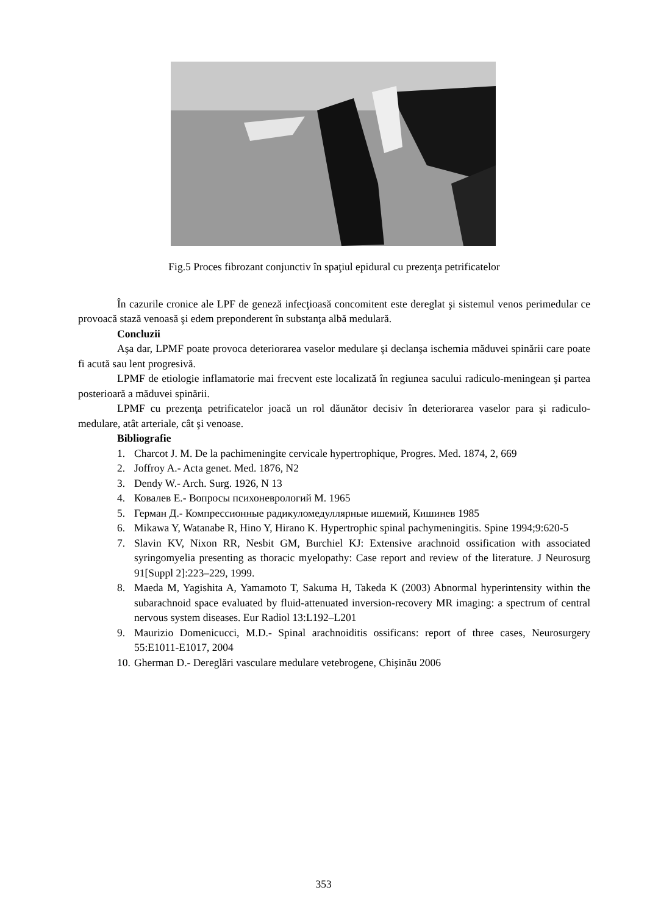Fig.5 Proces fibrozant conjunctiv în spaţiul epidural cu prezenţa petrificatelor
În cazurile cronice ale LPF de geneză infecţioasă concomitent este dereglat şi sistemul venos perimedular ce provoacă stază venoasă şi edem preponderent în substanţa albă medulară.
Concluzii
Aşa dar, LPMF poate provoca deteriorarea vaselor medulare şi declanşa ischemia măduvei spinării care poate fi acută sau lent progresivă.
LPMF de etiologie inflamatorie mai frecvent este localizată în regiunea sacului radiculo-meningean şi partea posterioară a măduvei spinării.
LPMF cu prezenţa petrificatelor joacă un rol dăunător decisiv în deteriorarea vaselor para şi radiculo-medulare, atât arteriale, cât şi venoase.
Bibliografie
1. Charcot J. M. De la pachimeningite cervicale hypertrophique, Progres. Med. 1874, 2, 669
2. Joffroy A.- Acta genet. Med. 1876, N2
3. Dendy W.- Arch. Surg. 1926, N 13
4. Ковалев Е.- Вопросы психоневрологий М. 1965
5. Герман Д.- Компрессионные радикуломедуллярные ишемий, Кишинев 1985
6. Mikawa Y, Watanabe R, Hino Y, Hirano K. Hypertrophic spinal pachymeningitis. Spine 1994;9:620-5
7. Slavin KV, Nixon RR, Nesbit GM, Burchiel KJ: Extensive arachnoid ossification with associated syringomyelia presenting as thoracic myelopathy: Case report and review of the literature. J Neurosurg 91[Suppl 2]:223–229, 1999.
8. Maeda M, Yagishita A, Yamamoto T, Sakuma H, Takeda K (2003) Abnormal hyperintensity within the subarachnoid space evaluated by fluid-attenuated inversion-recovery MR imaging: a spectrum of central nervous system diseases. Eur Radiol 13:L192–L201
9. Maurizio Domenicucci, M.D.- Spinal arachnoiditis ossificans: report of three cases, Neurosurgery 55:E1011-E1017, 2004
10. Gherman D.- Dereglări vasculare medulare vetebrogene, Chişinău 2006
353